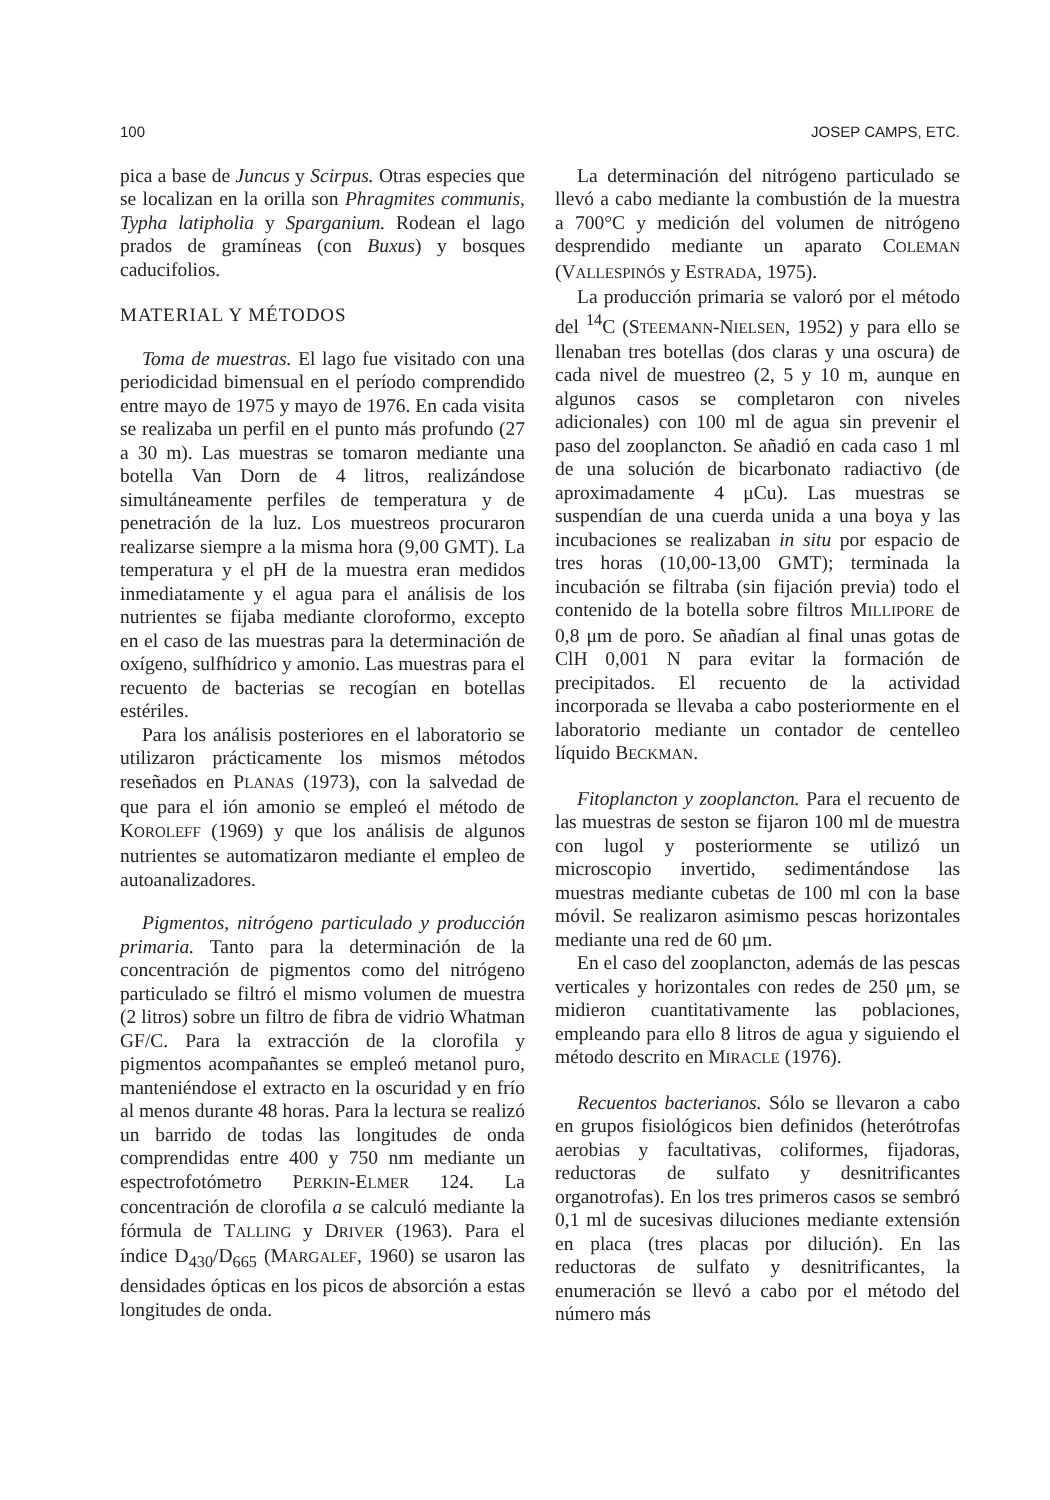100 JOSEP CAMPS, ETC.
pica a base de Juncus y Scirpus. Otras especies que se localizan en la orilla son Phragmites communis, Typha latipholia y Sparganium. Rodean el lago prados de gramíneas (con Buxus) y bosques caducifolios.
MATERIAL Y MÉTODOS
Toma de muestras. El lago fue visitado con una periodicidad bimensual en el período comprendido entre mayo de 1975 y mayo de 1976. En cada visita se realizaba un perfil en el punto más profundo (27 a 30 m). Las muestras se tomaron mediante una botella Van Dorn de 4 litros, realizándose simultáneamente perfiles de temperatura y de penetración de la luz. Los muestreos procuraron realizarse siempre a la misma hora (9,00 GMT). La temperatura y el pH de la muestra eran medidos inmediatamente y el agua para el análisis de los nutrientes se fijaba mediante cloroformo, excepto en el caso de las muestras para la determinación de oxígeno, sulfhídrico y amonio. Las muestras para el recuento de bacterias se recogían en botellas estériles.
Para los análisis posteriores en el laboratorio se utilizaron prácticamente los mismos métodos reseñados en PLANAS (1973), con la salvedad de que para el ión amonio se empleó el método de KOROLEFF (1969) y que los análisis de algunos nutrientes se automatizaron mediante el empleo de autoanalizadores.
Pigmentos, nitrógeno particulado y producción primaria. Tanto para la determinación de la concentración de pigmentos como del nitrógeno particulado se filtró el mismo volumen de muestra (2 litros) sobre un filtro de fibra de vidrio Whatman GF/C. Para la extracción de la clorofila y pigmentos acompañantes se empleó metanol puro, manteniéndose el extracto en la oscuridad y en frío al menos durante 48 horas. Para la lectura se realizó un barrido de todas las longitudes de onda comprendidas entre 400 y 750 nm mediante un espectrofotómetro PERKIN-ELMER 124. La concentración de clorofila a se calculó mediante la fórmula de TALLING y DRIVER (1963). Para el índice D<sub>430</sub>/D<sub>665</sub> (MARGALEF, 1960) se usaron las densidades ópticas en los picos de absorción a estas longitudes de onda.
La determinación del nitrógeno particulado se llevó a cabo mediante la combustión de la muestra a 700°C y medición del volumen de nitrógeno desprendido mediante un aparato COLEMAN (VALLESPINÓS y ESTRADA, 1975).
La producción primaria se valoró por el método del <sup>14</sup>C (STEEMANN-NIELSEN, 1952) y para ello se llenaban tres botellas (dos claras y una oscura) de cada nivel de muestreo (2, 5 y 10 m, aunque en algunos casos se completaron con niveles adicionales) con 100 ml de agua sin prevenir el paso del zooplancton. Se añadió en cada caso 1 ml de una solución de bicarbonato radiactivo (de aproximadamente 4 μCu). Las muestras se suspendían de una cuerda unida a una boya y las incubaciones se realizaban in situ por espacio de tres horas (10,00-13,00 GMT); terminada la incubación se filtraba (sin fijación previa) todo el contenido de la botella sobre filtros MILLIPORE de 0,8 μm de poro. Se añadían al final unas gotas de ClH 0,001 N para evitar la formación de precipitados. El recuento de la actividad incorporada se llevaba a cabo posteriormente en el laboratorio mediante un contador de centelleo líquido BECKMAN.
Fitoplancton y zooplancton. Para el recuento de las muestras de seston se fijaron 100 ml de muestra con lugol y posteriormente se utilizó un microscopio invertido, sedimentándose las muestras mediante cubetas de 100 ml con la base móvil. Se realizaron asimismo pescas horizontales mediante una red de 60 μm.
En el caso del zooplancton, además de las pescas verticales y horizontales con redes de 250 μm, se midieron cuantitativamente las poblaciones, empleando para ello 8 litros de agua y siguiendo el método descrito en MIRACLE (1976).
Recuentos bacterianos. Sólo se llevaron a cabo en grupos fisiológicos bien definidos (heterótrofas aerobias y facultativas, coliformes, fijadoras, reductoras de sulfato y desnitrificantes organotrofas). En los tres primeros casos se sembró 0,1 ml de sucesivas diluciones mediante extensión en placa (tres placas por dilución). En las reductoras de sulfato y desnitrificantes, la enumeración se llevó a cabo por el método del número más